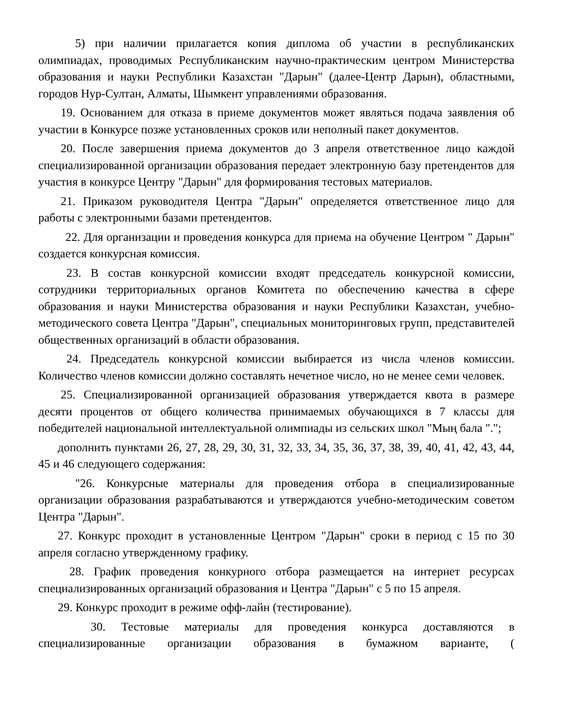5) при наличии прилагается копия диплома об участии в республиканских олимпиадах, проводимых Республиканским научно-практическим центром Министерства образования и науки Республики Казахстан "Дарын" (далее-Центр Дарын), областными, городов Нур-Султан, Алматы, Шымкент управлениями образования.
19. Основанием для отказа в приеме документов может являться подача заявления об участии в Конкурсе позже установленных сроков или неполный пакет документов.
20. После завершения приема документов до 3 апреля ответственное лицо каждой специализированной организации образования передает электронную базу претендентов для участия в конкурсе Центру "Дарын" для формирования тестовых материалов.
21. Приказом руководителя Центра "Дарын" определяется ответственное лицо для работы с электронными базами претендентов.
22. Для организации и проведения конкурса для приема на обучение Центром " Дарын" создается конкурсная комиссия.
23. В состав конкурсной комиссии входят председатель конкурсной комиссии, сотрудники территориальных органов Комитета по обеспечению качества в сфере образования и науки Министерства образования и науки Республики Казахстан, учебно-методического совета Центра "Дарын", специальных мониторинговых групп, представителей общественных организаций в области образования.
24. Председатель конкурсной комиссии выбирается из числа членов комиссии. Количество членов комиссии должно составлять нечетное число, но не менее семи человек.
25. Специализированной организацией образования утверждается квота в размере десяти процентов от общего количества принимаемых обучающихся в 7 классы для победителей национальной интеллектуальной олимпиады из сельских школ "Мың бала ".";
дополнить пунктами 26, 27, 28, 29, 30, 31, 32, 33, 34, 35, 36, 37, 38, 39, 40, 41, 42, 43, 44, 45 и 46 следующего содержания:
"26. Конкурсные материалы для проведения отбора в специализированные организации образования разрабатываются и утверждаются учебно-методическим советом Центра "Дарын".
27. Конкурс проходит в установленные Центром "Дарын" сроки в период с 15 по 30 апреля согласно утвержденному графику.
28. График проведения конкурного отбора размещается на интернет ресурсах специализированных организаций образования и Центра "Дарын" с 5 по 15 апреля.
29. Конкурс проходит в режиме офф-лайн (тестирование).
30. Тестовые материалы для проведения конкурса доставляются в специализированные организации образования в бумажном варианте, (